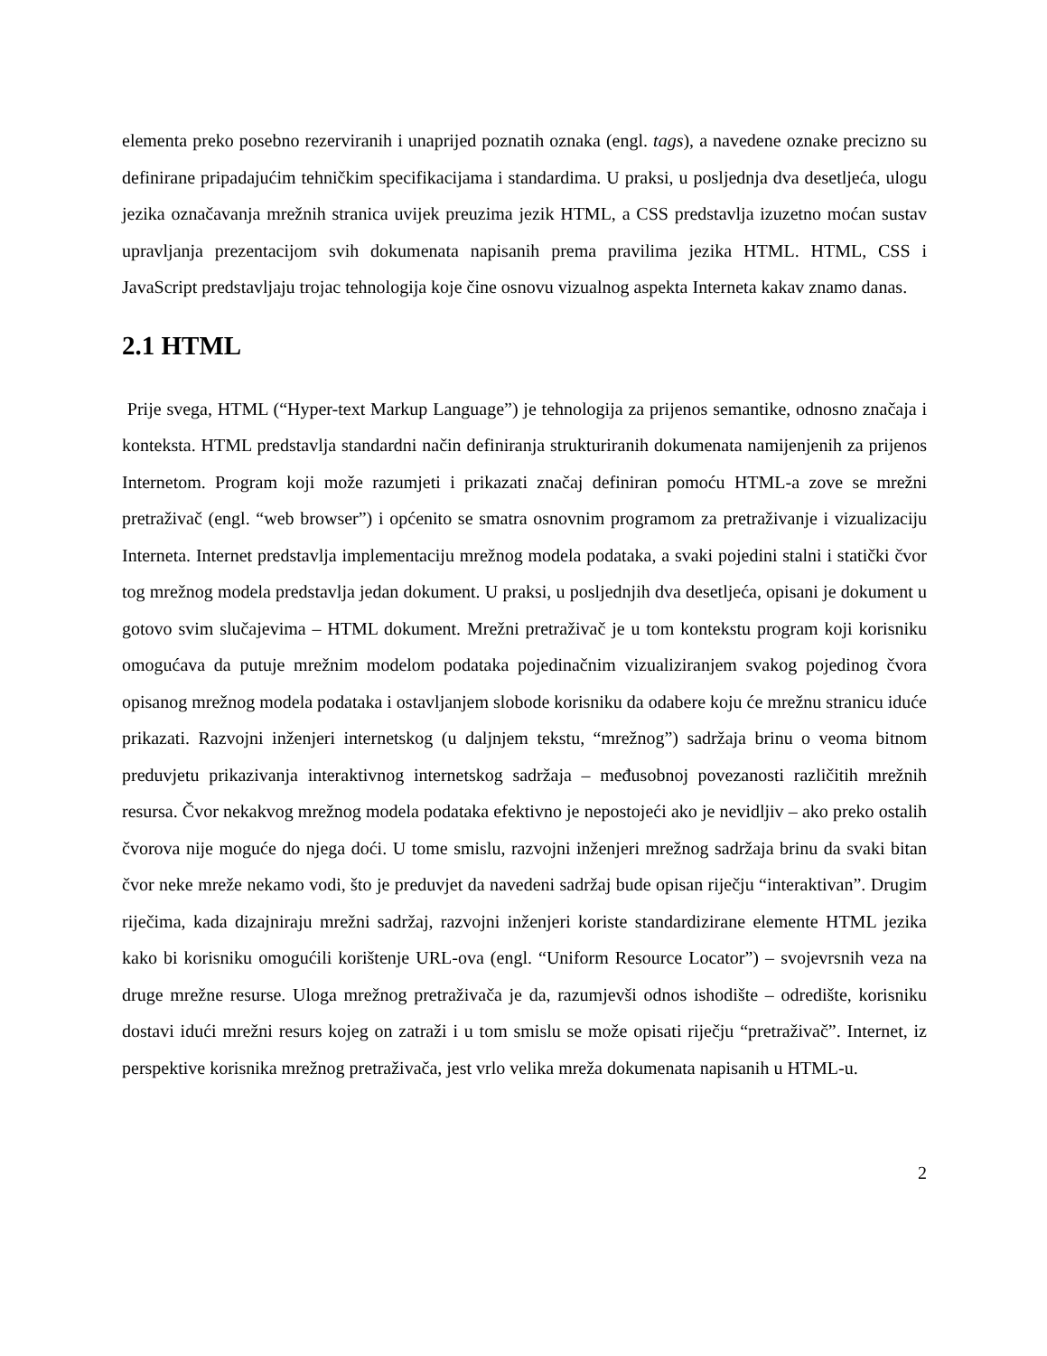elementa preko posebno rezerviranih i unaprijed poznatih oznaka (engl. tags), a navedene oznake precizno su definirane pripadajućim tehničkim specifikacijama i standardima. U praksi, u posljednja dva desetljeća, ulogu jezika označavanja mrežnih stranica uvijek preuzima jezik HTML, a CSS predstavlja izuzetno moćan sustav upravljanja prezentacijom svih dokumenata napisanih prema pravilima jezika HTML. HTML, CSS i JavaScript predstavljaju trojac tehnologija koje čine osnovu vizualnog aspekta Interneta kakav znamo danas.
2.1 HTML
Prije svega, HTML (“Hyper-text Markup Language”) je tehnologija za prijenos semantike, odnosno značaja i konteksta. HTML predstavlja standardni način definiranja strukturiranih dokumenata namijenjenih za prijenos Internetom. Program koji može razumjeti i prikazati značaj definiran pomoću HTML-a zove se mrežni pretraživač (engl. “web browser”) i općenito se smatra osnovnim programom za pretraživanje i vizualizaciju Interneta. Internet predstavlja implementaciju mrežnog modela podataka, a svaki pojedini stalni i statički čvor tog mrežnog modela predstavlja jedan dokument. U praksi, u posljednjih dva desetljeća, opisani je dokument u gotovo svim slučajevima – HTML dokument. Mrežni pretraživač je u tom kontekstu program koji korisniku omogućava da putuje mrežnim modelom podataka pojedinačnim vizualiziranjem svakog pojedinog čvora opisanog mrežnog modela podataka i ostavljanjem slobode korisniku da odabere koju će mrežnu stranicu iduće prikazati. Razvojni inženjeri internetskog (u daljnjem tekstu, “mrežnog”) sadržaja brinu o veoma bitnom preduvjetu prikazivanja interaktivnog internetskog sadržaja – međusobnoj povezanosti različitih mrežnih resursa. Čvor nekakvog mrežnog modela podataka efektivno je nepostojeći ako je nevidljiv – ako preko ostalih čvorova nije moguće do njega doći. U tome smislu, razvojni inženjeri mrežnog sadržaja brinu da svaki bitan čvor neke mreže nekamo vodi, što je preduvjet da navedeni sadržaj bude opisan riječju “interaktivan”. Drugim riječima, kada dizajniraju mrežni sadržaj, razvojni inženjeri koriste standardizirane elemente HTML jezika kako bi korisniku omogućili korištenje URL-ova (engl. “Uniform Resource Locator”) – svojevrsnih veza na druge mrežne resurse. Uloga mrežnog pretraživača je da, razumjevši odnos ishodište – odredište, korisniku dostavi idući mrežni resurs kojeg on zatraži i u tom smislu se može opisati riječju “pretraživač”. Internet, iz perspektive korisnika mrežnog pretraživača, jest vrlo velika mreža dokumenata napisanih u HTML-u.
2